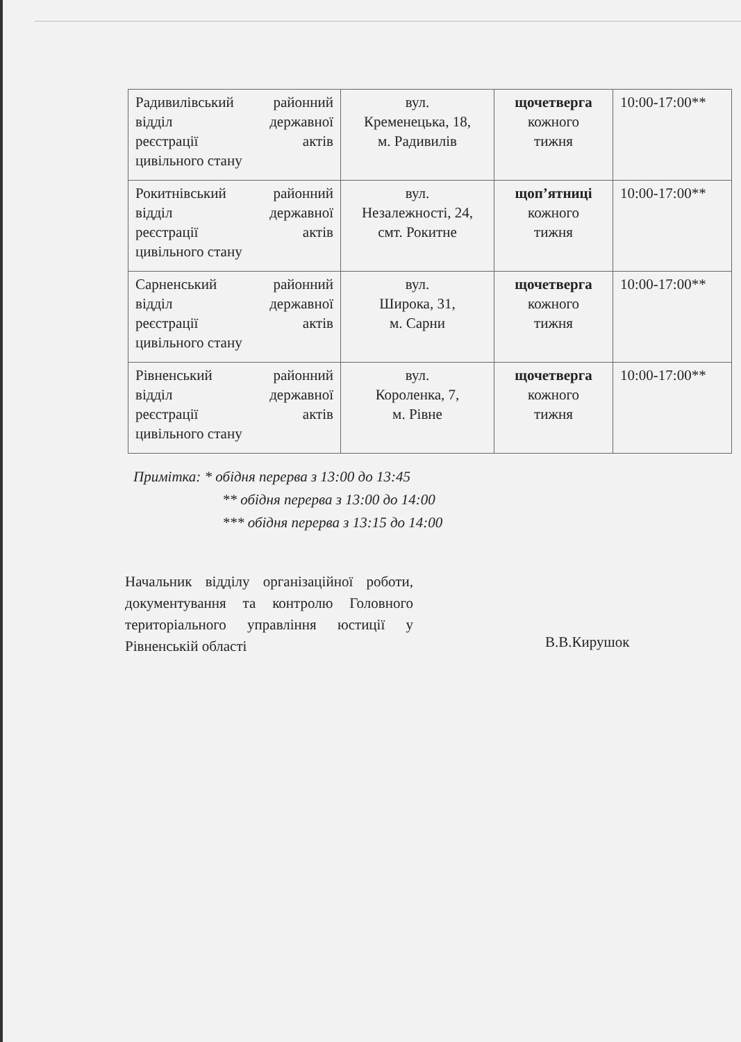| Радивилівський районний відділ державної реєстрації актів цивільного стану | вул. Кременецька, 18, м. Радивилів | щочетверга кожного тижня | 10:00-17:00** |
| Рокитнівський районний відділ державної реєстрації актів цивільного стану | вул. Незалежності, 24, смт. Рокитне | щоп’ятниці кожного тижня | 10:00-17:00** |
| Сарненський районний відділ державної реєстрації актів цивільного стану | вул. Широка, 31, м. Сарни | щочетверга кожного тижня | 10:00-17:00** |
| Рівненський районний відділ державної реєстрації актів цивільного стану | вул. Короленка, 7, м. Рівне | щочетверга кожного тижня | 10:00-17:00** |
Примітка: * обідня перерва з 13:00 до 13:45
** обідня перерва з 13:00 до 14:00
*** обідня перерва з 13:15 до 14:00
Начальник відділу організаційної роботи, документування та контролю Головного територіального управління юстиції у Рівненській області
В.В.Кирушок